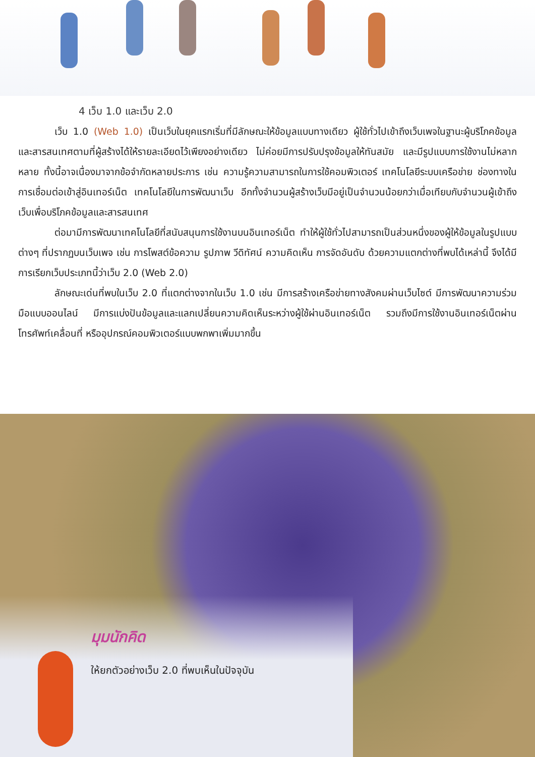4 เว็บ 1.0 และเว็บ 2.0
เว็บ 1.0 (Web 1.0) เป็นเว็บในยุคแรกเริ่มที่มีลักษณะให้ข้อมูลแบบทางเดียว ผู้ใช้ทั่วไปเข้าถึงเว็บเพจในฐานะผู้บริโภคข้อมูลและสารสนเทศตามที่ผู้สร้างได้ให้รายละเอียดไว้เพียงอย่างเดียว ไม่ค่อยมีการปรับปรุงข้อมูลให้ทันสมัย และมีรูปแบบการใช้งานไม่หลากหลาย ทั้งนี้อาจเนื่องมาจากข้อจำกัดหลายประการ เช่น ความรู้ความสามารถในการใช้คอมพิวเตอร์ เทคโนโลยีระบบเครือข่าย ช่องทางในการเชื่อมต่อเข้าสู่อินเทอร์เน็ต เทคโนโลยีในการพัฒนาเว็บ อีกทั้งจำนวนผู้สร้างเว็บมีอยู่เป็นจำนวนน้อยกว่าเมื่อเทียบกับจำนวนผู้เข้าถึงเว็บเพื่อบริโภคข้อมูลและสารสนเทศ
ต่อมามีการพัฒนาเทคโนโลยีที่สนับสนุนการใช้งานบนอินเทอร์เน็ต ทำให้ผู้ใช้ทั่วไปสามารถเป็นส่วนหนึ่งของผู้ให้ข้อมูลในรูปแบบต่างๆ ที่ปรากฏบนเว็บเพจ เช่น การโพสต์ข้อความ รูปภาพ วีดิทัศน์ ความคิดเห็น การจัดอันดับ ด้วยความแตกต่างที่พบได้เหล่านี้ จึงได้มีการเรียกเว็บประเภทนี้ว่าเว็บ 2.0 (Web 2.0)
ลักษณะเด่นที่พบในเว็บ 2.0 ที่แตกต่างจากในเว็บ 1.0 เช่น มีการสร้างเครือข่ายทางสังคมผ่านเว็บไซต์ มีการพัฒนาความร่วมมือแบบออนไลน์ มีการแบ่งปันข้อมูลและแลกเปลี่ยนความคิดเห็นระหว่างผู้ใช้ผ่านอินเทอร์เน็ต รวมถึงมีการใช้งานอินเทอร์เน็ตผ่านโทรศัพท์เคลื่อนที่ หรืออุปกรณ์คอมพิวเตอร์แบบพกพาเพิ่มมากขึ้น
มุมนักคิด
ให้ยกตัวอย่างเว็บ 2.0 ที่พบเห็นในปัจจุบัน